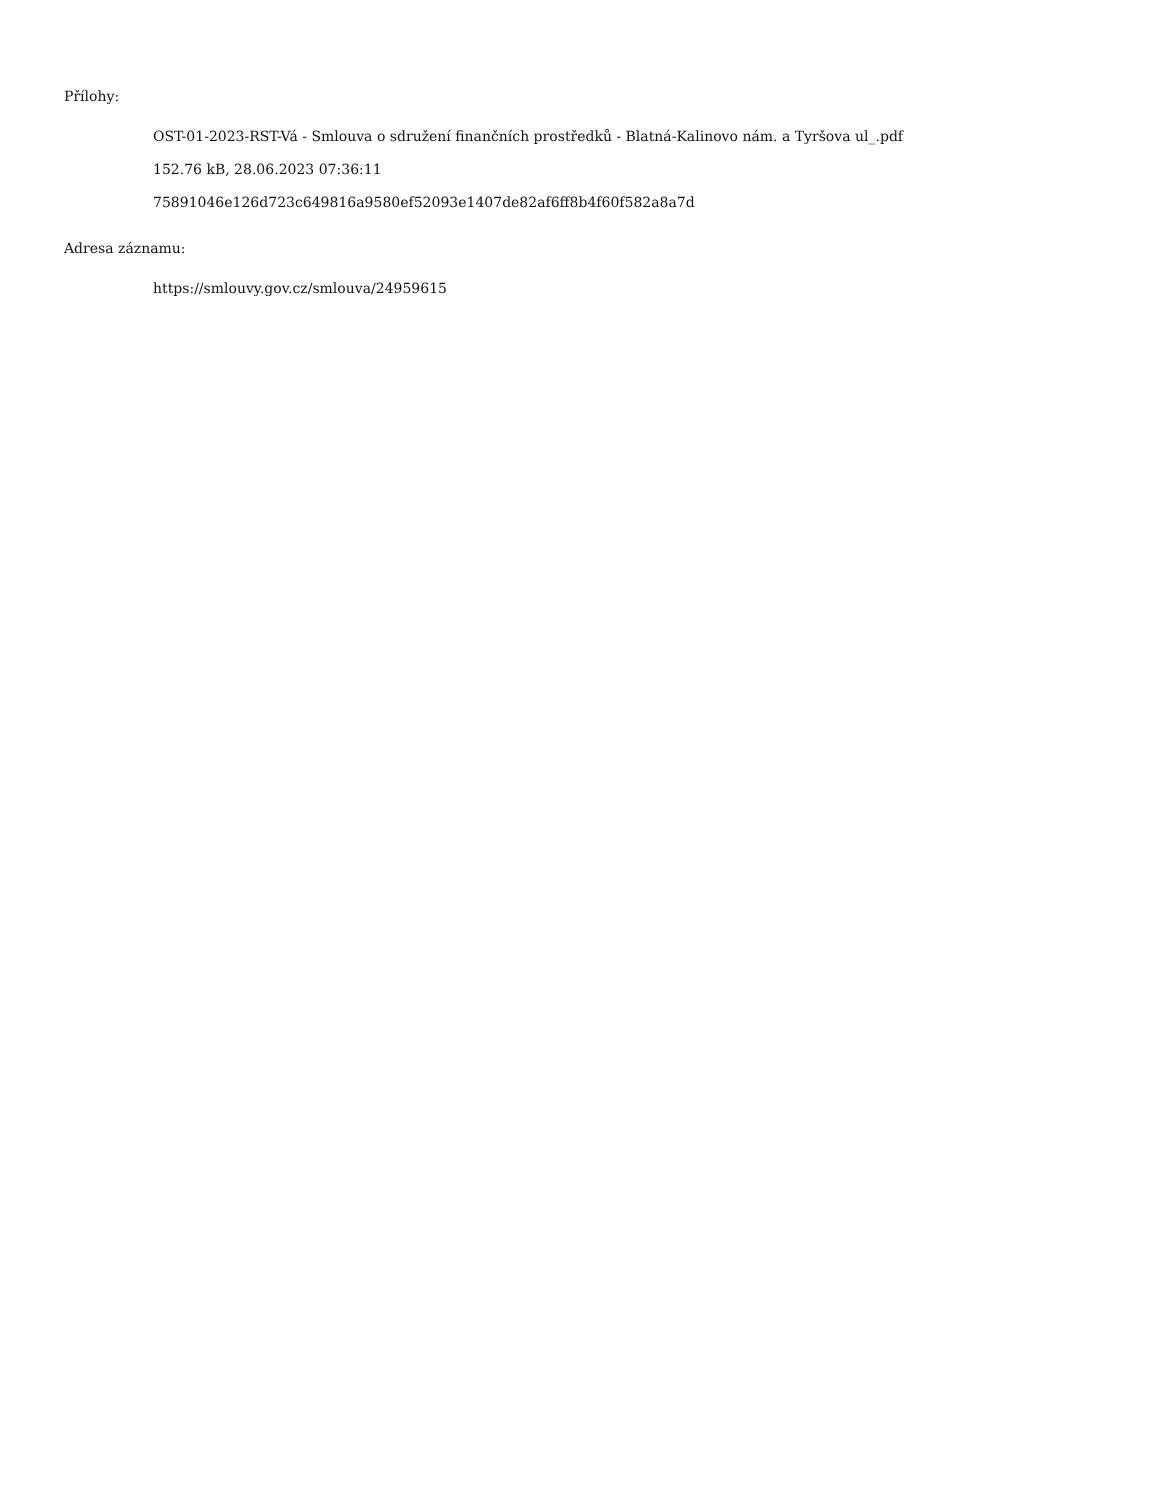Přílohy:
OST-01-2023-RST-Vá - Smlouva o sdružení finančních prostředků - Blatná-Kalinovo nám. a Tyršova ul_.pdf
152.76 kB, 28.06.2023 07:36:11
75891046e126d723c649816a9580ef52093e1407de82af6ff8b4f60f582a8a7d
Adresa záznamu:
https://smlouvy.gov.cz/smlouva/24959615